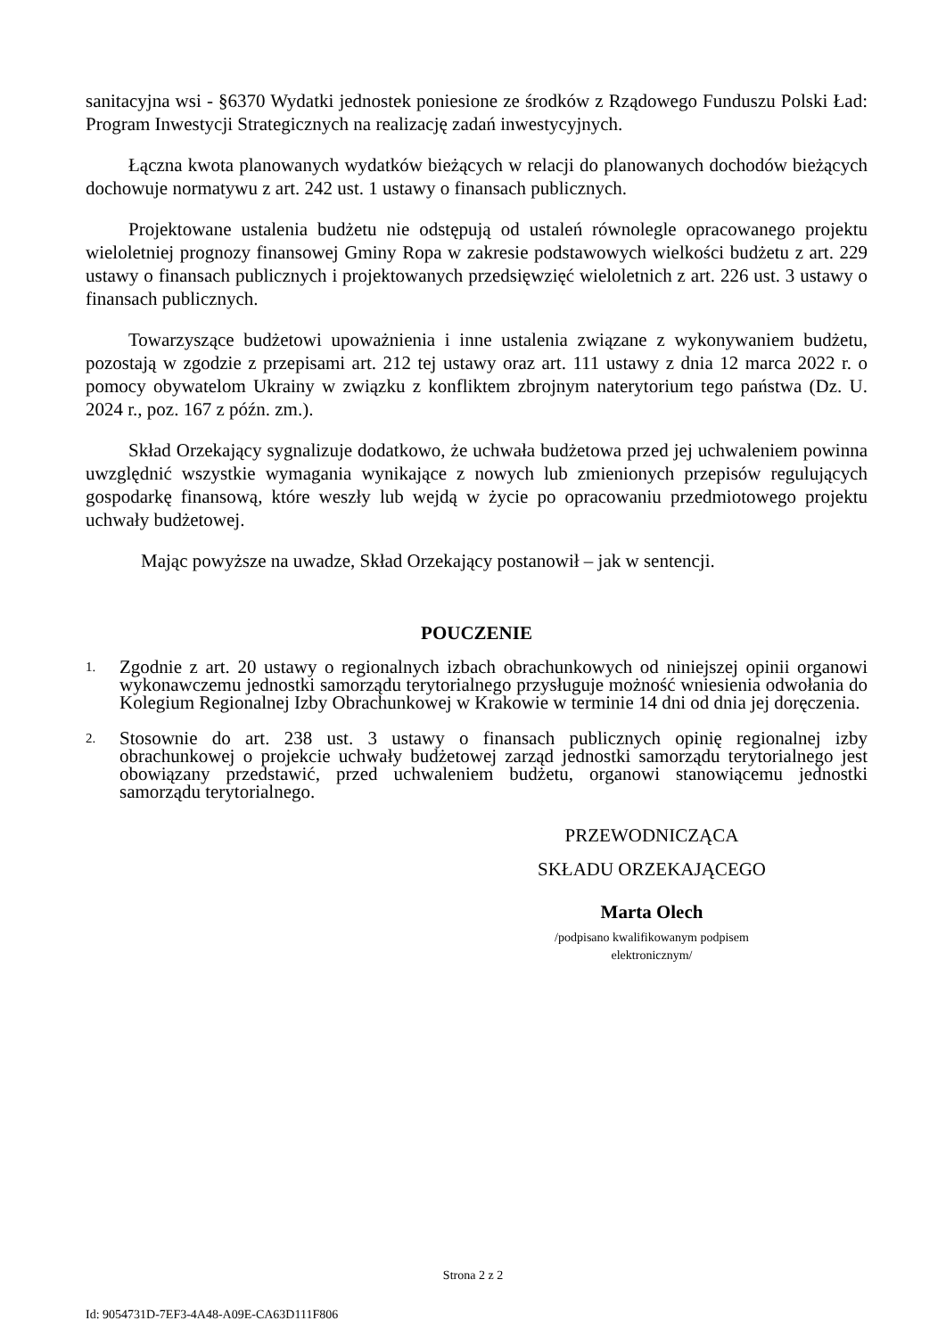sanitacyjna wsi - §6370 Wydatki jednostek poniesione ze środków z Rządowego Funduszu Polski Ład: Program Inwestycji Strategicznych na realizację zadań inwestycyjnych.
Łączna kwota planowanych wydatków bieżących w relacji do planowanych dochodów bieżących dochowuje normatywu z art. 242 ust. 1 ustawy o finansach publicznych.
Projektowane ustalenia budżetu nie odstępują od ustaleń równolegle opracowanego projektu wieloletniej prognozy finansowej Gminy Ropa w zakresie podstawowych wielkości budżetu z art. 229 ustawy o finansach publicznych i projektowanych przedsięwzięć wieloletnich z art. 226 ust. 3 ustawy o finansach publicznych.
Towarzyszące budżetowi upoważnienia i inne ustalenia związane z wykonywaniem budżetu, pozostają w zgodzie z przepisami art. 212 tej ustawy oraz art. 111 ustawy z dnia 12 marca 2022 r. o pomocy obywatelom Ukrainy w związku z konfliktem zbrojnym naterytorium tego państwa (Dz. U. 2024 r., poz. 167 z późn. zm.).
Skład Orzekający sygnalizuje dodatkowo, że uchwała budżetowa przed jej uchwaleniem powinna uwzględnić wszystkie wymagania wynikające z nowych lub zmienionych przepisów regulujących gospodarkę finansową, które weszły lub wejdą w życie po opracowaniu przedmiotowego projektu uchwały budżetowej.
Mając powyższe na uwadze, Skład Orzekający postanowił – jak w sentencji.
POUCZENIE
1. Zgodnie z art. 20 ustawy o regionalnych izbach obrachunkowych od niniejszej opinii organowi wykonawczemu jednostki samorządu terytorialnego przysługuje możność wniesienia odwołania do Kolegium Regionalnej Izby Obrachunkowej w Krakowie w terminie 14 dni od dnia jej doręczenia.
2. Stosownie do art. 238 ust. 3 ustawy o finansach publicznych opinię regionalnej izby obrachunkowej o projekcie uchwały budżetowej zarząd jednostki samorządu terytorialnego jest obowiązany przedstawić, przed uchwaleniem budżetu, organowi stanowiącemu jednostki samorządu terytorialnego.
PRZEWODNICZĄCA
SKŁADU ORZEKAJĄCEGO
Marta Olech
/podpisano kwalifikowanym podpisem elektronicznym/
Strona 2 z 2
Id: 9054731D-7EF3-4A48-A09E-CA63D111F806